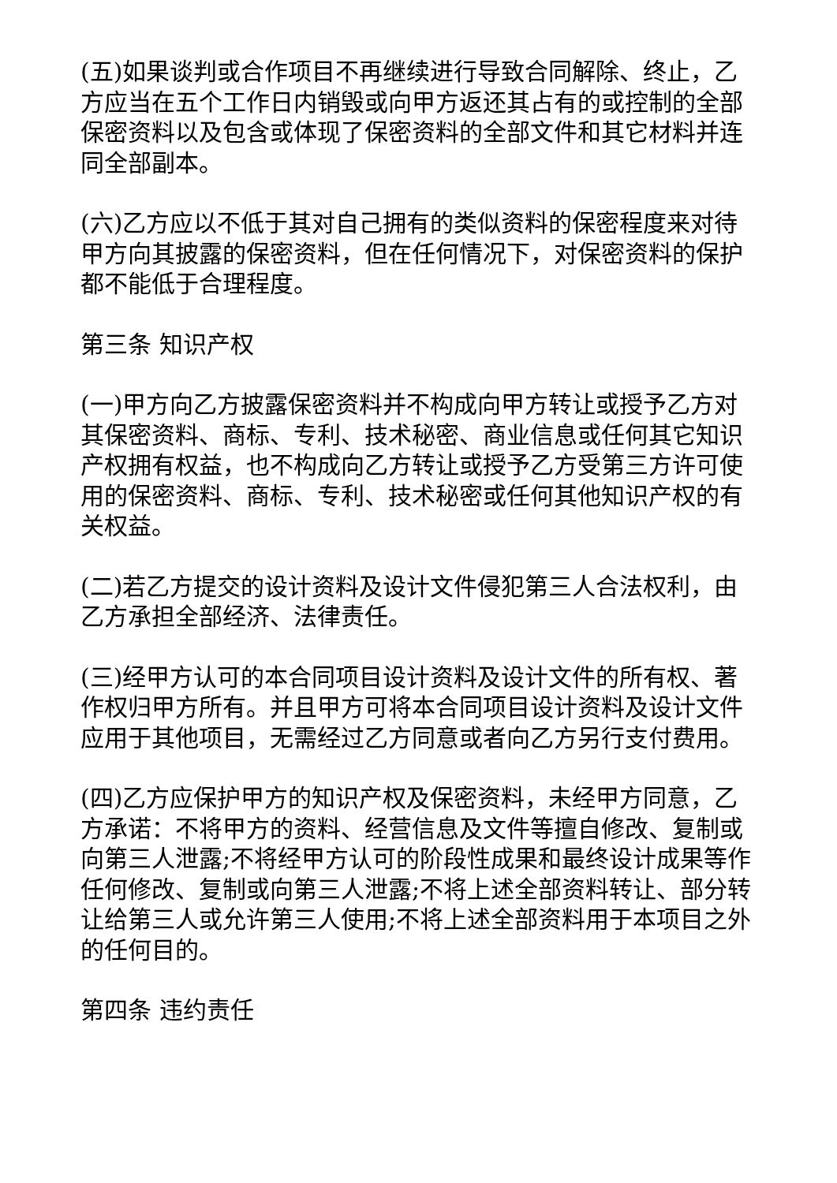(五)如果谈判或合作项目不再继续进行导致合同解除、终止，乙方应当在五个工作日内销毁或向甲方返还其占有的或控制的全部保密资料以及包含或体现了保密资料的全部文件和其它材料并连同全部副本。
(六)乙方应以不低于其对自己拥有的类似资料的保密程度来对待甲方向其披露的保密资料，但在任何情况下，对保密资料的保护都不能低于合理程度。
第三条 知识产权
(一)甲方向乙方披露保密资料并不构成向甲方转让或授予乙方对其保密资料、商标、专利、技术秘密、商业信息或任何其它知识产权拥有权益，也不构成向乙方转让或授予乙方受第三方许可使用的保密资料、商标、专利、技术秘密或任何其他知识产权的有关权益。
(二)若乙方提交的设计资料及设计文件侵犯第三人合法权利，由乙方承担全部经济、法律责任。
(三)经甲方认可的本合同项目设计资料及设计文件的所有权、著作权归甲方所有。并且甲方可将本合同项目设计资料及设计文件应用于其他项目，无需经过乙方同意或者向乙方另行支付费用。
(四)乙方应保护甲方的知识产权及保密资料，未经甲方同意，乙方承诺：不将甲方的资料、经营信息及文件等擅自修改、复制或向第三人泄露;不将经甲方认可的阶段性成果和最终设计成果等作任何修改、复制或向第三人泄露;不将上述全部资料转让、部分转让给第三人或允许第三人使用;不将上述全部资料用于本项目之外的任何目的。
第四条 违约责任